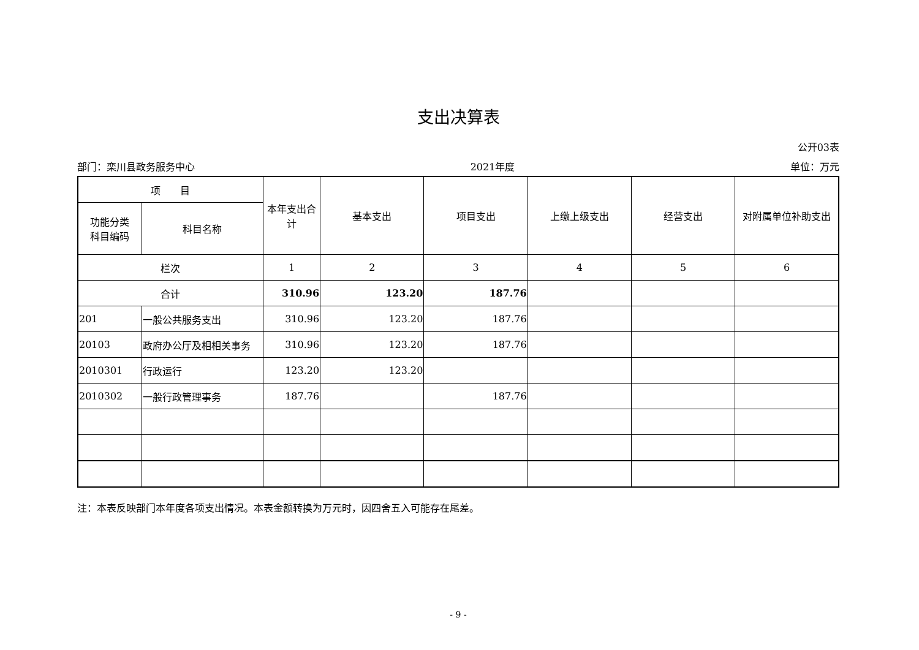支出决算表
公开03表
部门：栾川县政务服务中心 2021年度 单位：万元
| 项 目 | | 本年支出合计 | 基本支出 | 项目支出 | 上缴上级支出 | 经营支出 | 对附属单位补助支出 |
| --- | --- | --- | --- | --- | --- | --- | --- |
| 功能分类 科目编码 | 科目名称 | | | | | | |
| 栏次 | | 1 | 2 | 3 | 4 | 5 | 6 |
| 合计 | | 310.96 | 123.20 | 187.76 | | | |
| 201 | 一般公共服务支出 | 310.96 | 123.20 | 187.76 | | | |
| 20103 | 政府办公厅及相相关事务 | 310.96 | 123.20 | 187.76 | | | |
| 2010301 | 行政运行 | 123.20 | 123.20 | | | | |
| 2010302 | 一般行政管理事务 | 187.76 | | 187.76 | | | |
注：本表反映部门本年度各项支出情况。本表金额转换为万元时，因四舍五入可能存在尾差。
- 9 -